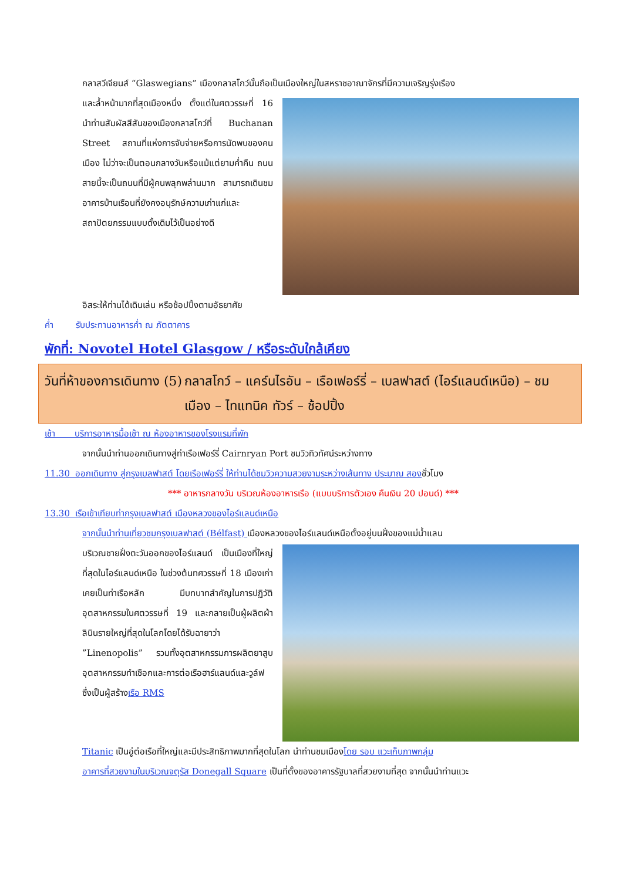กลาสวีเจียนส์ “Glaswegians” เมืองกลาสโกว์นั้นถือเป็นเมืองใหญ่ในสหราชอาณาจักรที่มีความเจริญรุ่งเรือง
และล้ำหน้ามากที่สุดเมืองหนึ่ง ตั้งแต่ในศตวรรษที่ 16 นำท่านสัมผัสสีสันของเมืองกลาสโกว์ที่ Buchanan Street สถานที่แห่งการจับจ่ายหรือการนัดพบของคนเมือง ไม่ว่าจะเป็นตอนกลางวันหรือแม้แต่ยามค่ำคืน ถนนสายนี้จะเป็นถนนที่มีผู้คนพลุกพล่านมาก สามารถเดินชมอาคารบ้านเรือนที่ยังคงอนุรักษ์ความเก่าแก่และสถาปัตยกรรมแบบดั้งเดิมไว้เป็นอย่างดี
อิสระให้ท่านได้เดินเล่น หรือช้อปปิ้งตามอัธยาศัย
ค่ำ รับประทานอาหารค่ำ ณ ภัตตาคาร
พักที่: Novotel Hotel Glasgow / หรือระดับใกล้เคียง
วันที่ห้าของการเดินทาง (5)
กลาสโกว์ – แคร์นไรอัน – เรือเฟอร์รี่ – เบลฟาสต์ (ไอร์แลนด์เหนือ) – ชมเมือง – ไทแทนิค ทัวร์ – ช้อปปิ้ง
เช้า บริการอาหารมื้อเช้า ณ ห้องอาหารของโรงแรมที่พัก
จากนั้นนำท่านออกเดินทางสู่ท่าเรือเฟอร์รี่ Cairnryan Port ชมวิวทิวทัศน์ระหว่างทาง
11.30 ออกเดินทาง สู่กรุงเบลฟาสต์ โดยเรือเฟอร์รี่ ให้ท่านได้ชมวิวความสวยงามระหว่างเส้นทาง ประมาณ สองชั่วโมง
*** อาหารกลางวัน บริเวณห้องอาหารเรือ (แบบบริการตัวเอง คืนเงิน 20 ปอนด์) ***
13.30 เรือเข้าเทียบท่ากรุงเบลฟาสต์ เมืองหลวงของไอร์แลนด์เหนือ
จากนั้นนำท่านเที่ยวชมกรุงเบลฟาสต์ (Bélfast) เมืองหลวงของไอร์แลนด์เหนือตั้งอยู่บนฝั่งของแม่น้ำแลน
บริเวณชายฝั่งตะวันออกของไอร์แลนด์ เป็นเมืองที่ใหญ่ที่สุดในไอร์แลนด์เหนือ ในช่วงต้นทศวรรษที่ 18 เมืองเก่าเคยเป็นท่าเรือหลัก มีบทบาทสำคัญในการปฏิวัติอุตสาหกรรมในศตวรรษที่ 19 และกลายเป็นผู้ผลิตผ้าลินินรายใหญ่ที่สุดในโลกโดยได้รับฉายาว่า ”Linenopolis” รวมทั้งอุตสาหกรรมการผลิตยาสูบ อุตสาหกรรมทำเชือกและการต่อเรือฮาร์แลนด์และวูล์ฟ ซึ่งเป็นผู้สร้างเรือ RMS
Titanic เป็นอู่ต่อเรือที่ใหญ่และมีประสิทธิภาพมากที่สุดในโลก นำท่านชมเมืองโดย รอบ แวะเก็บภาพกลุ่ม
อาคารที่สวยงามในบริเวณจตุรัส Donegall Square เป็นที่ตั้งของอาคารรัฐบาลที่สวยงามที่สุด จากนั้นนำท่านแวะ